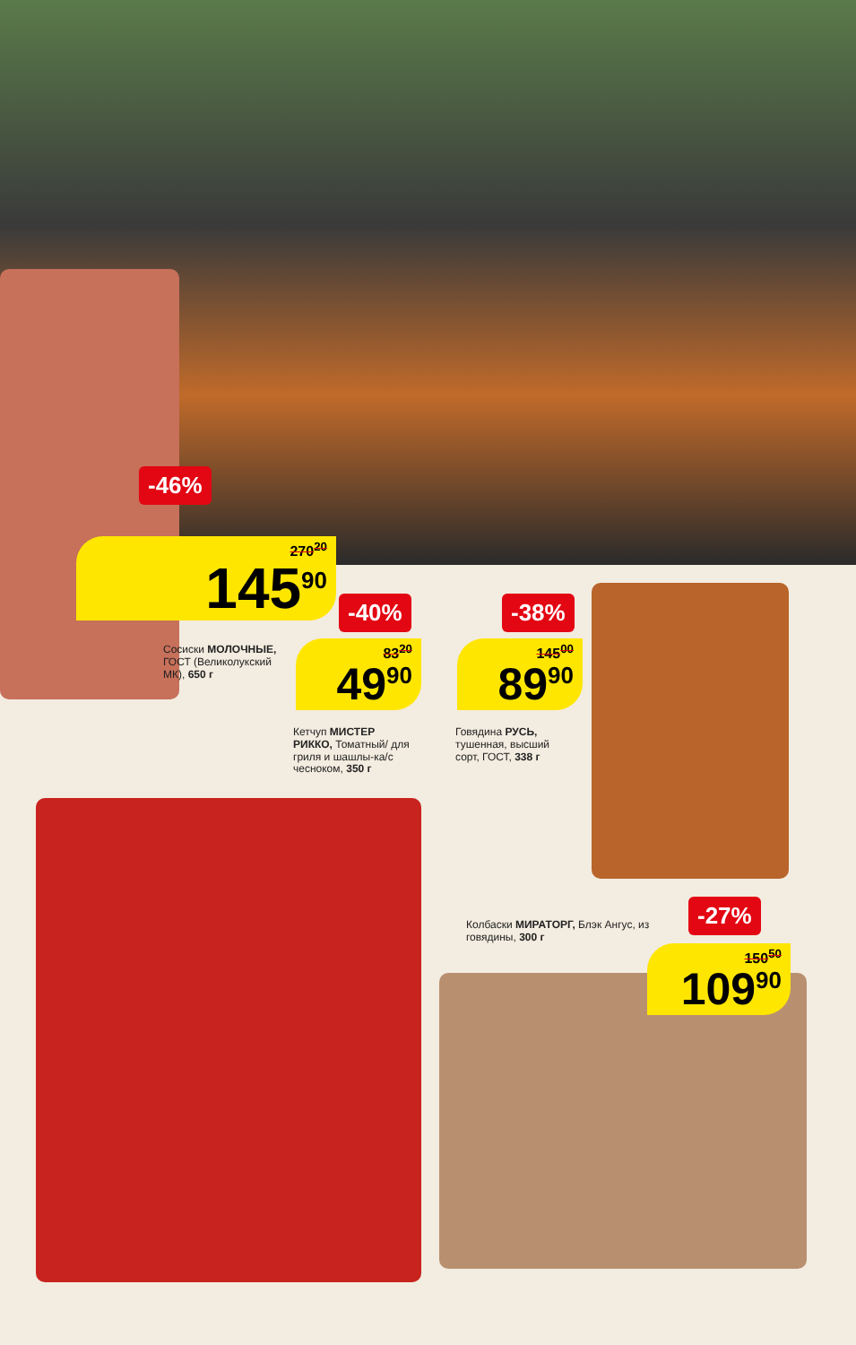-46%
270<sup>20</sup>
145<sup>90</sup>
Сосиски МОЛОЧНЫЕ, ГОСТ (Великолукский МК), 650 г
-40%
83<sup>20</sup>
49<sup>90</sup>
Кетчуп МИСТЕР РИККО, Томатный/ для гриля и шашлы-ка/с чесноком, 350 г
-38%
145<sup>00</sup>
89<sup>90</sup>
Говядина РУСЬ, тушенная, высший сорт, ГОСТ, 338 г
Колбаски МИРАТОРГ, Блэк Ангус, из говядины, 300 г
-27%
150<sup>50</sup>
109<sup>90</sup>